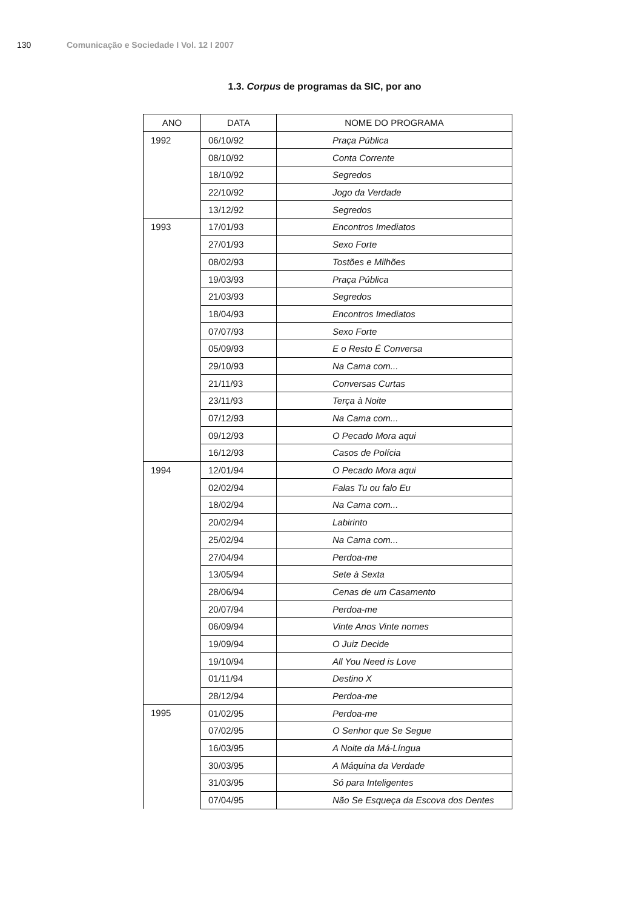130 Comunicação e Sociedade I Vol. 12 I 2007
1.3. Corpus de programas da SIC, por ano
| ANO | DATA | NOME DO PROGRAMA |
| --- | --- | --- |
| 1992 | 06/10/92 | Praça Pública |
| | 08/10/92 | Conta Corrente |
| | 18/10/92 | Segredos |
| | 22/10/92 | Jogo da Verdade |
| | 13/12/92 | Segredos |
| 1993 | 17/01/93 | Encontros Imediatos |
| | 27/01/93 | Sexo Forte |
| | 08/02/93 | Tostões e Milhões |
| | 19/03/93 | Praça Pública |
| | 21/03/93 | Segredos |
| | 18/04/93 | Encontros Imediatos |
| | 07/07/93 | Sexo Forte |
| | 05/09/93 | E o Resto É Conversa |
| | 29/10/93 | Na Cama com... |
| | 21/11/93 | Conversas Curtas |
| | 23/11/93 | Terça à Noite |
| | 07/12/93 | Na Cama com... |
| | 09/12/93 | O Pecado Mora aqui |
| | 16/12/93 | Casos de Polícia |
| 1994 | 12/01/94 | O Pecado Mora aqui |
| | 02/02/94 | Falas Tu ou falo Eu |
| | 18/02/94 | Na Cama com... |
| | 20/02/94 | Labirinto |
| | 25/02/94 | Na Cama com... |
| | 27/04/94 | Perdoa-me |
| | 13/05/94 | Sete à Sexta |
| | 28/06/94 | Cenas de um Casamento |
| | 20/07/94 | Perdoa-me |
| | 06/09/94 | Vinte Anos Vinte nomes |
| | 19/09/94 | O Juiz Decide |
| | 19/10/94 | All You Need is Love |
| | 01/11/94 | Destino X |
| | 28/12/94 | Perdoa-me |
| 1995 | 01/02/95 | Perdoa-me |
| | 07/02/95 | O Senhor que Se Segue |
| | 16/03/95 | A Noite da Má-Língua |
| | 30/03/95 | A Máquina da Verdade |
| | 31/03/95 | Só para Inteligentes |
| | 07/04/95 | Não Se Esqueça da Escova dos Dentes |